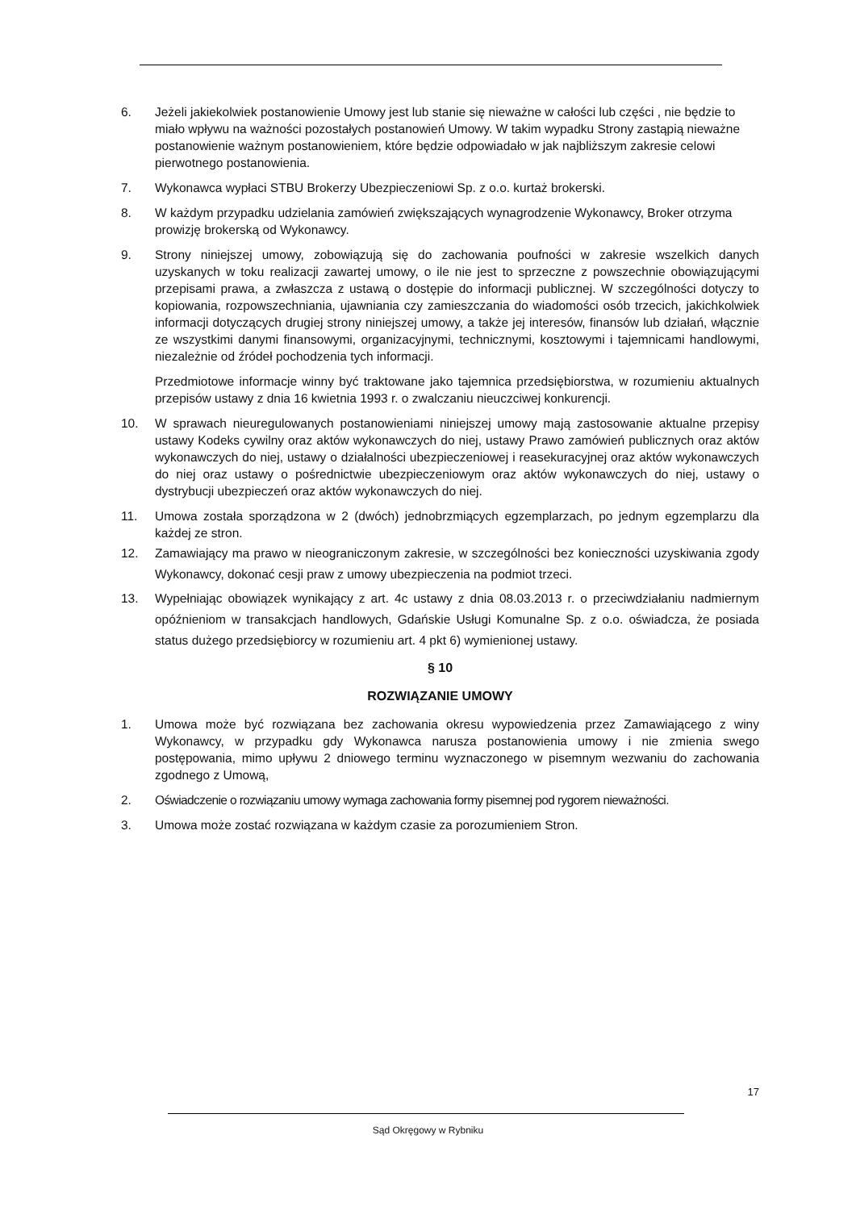6. Jeżeli jakiekolwiek postanowienie Umowy jest lub stanie się nieważne w całości lub części , nie będzie to miało wpływu na ważności pozostałych postanowień Umowy. W takim wypadku Strony zastąpią nieważne postanowienie ważnym postanowieniem, które będzie odpowiadało w jak najbliższym zakresie celowi pierwotnego postanowienia.
7. Wykonawca wypłaci STBU Brokerzy Ubezpieczeniowi Sp. z o.o. kurtaż brokerski.
8. W każdym przypadku udzielania zamówień zwiększających wynagrodzenie Wykonawcy, Broker otrzyma prowizję brokerską od Wykonawcy.
9. Strony niniejszej umowy, zobowiązują się do zachowania poufności w zakresie wszelkich danych uzyskanych w toku realizacji zawartej umowy, o ile nie jest to sprzeczne z powszechnie obowiązującymi przepisami prawa, a zwłaszcza z ustawą o dostępie do informacji publicznej. W szczególności dotyczy to kopiowania, rozpowszechniania, ujawniania czy zamieszczania do wiadomości osób trzecich, jakichkolwiek informacji dotyczących drugiej strony niniejszej umowy, a także jej interesów, finansów lub działań, włącznie ze wszystkimi danymi finansowymi, organizacyjnymi, technicznymi, kosztowymi i tajemnicami handlowymi, niezależnie od źródeł pochodzenia tych informacji.
Przedmiotowe informacje winny być traktowane jako tajemnica przedsiębiorstwa, w rozumieniu aktualnych przepisów ustawy z dnia 16 kwietnia 1993 r. o zwalczaniu nieuczciwej konkurencji.
10. W sprawach nieuregulowanych postanowieniami niniejszej umowy mają zastosowanie aktualne przepisy ustawy Kodeks cywilny oraz aktów wykonawczych do niej, ustawy Prawo zamówień publicznych oraz aktów wykonawczych do niej, ustawy o działalności ubezpieczeniowej i reasekuracyjnej oraz aktów wykonawczych do niej oraz ustawy o pośrednictwie ubezpieczeniowym oraz aktów wykonawczych do niej, ustawy o dystrybucji ubezpieczeń oraz aktów wykonawczych do niej.
11. Umowa została sporządzona w 2 (dwóch) jednobrzmiących egzemplarzach, po jednym egzemplarzu dla każdej ze stron.
12. Zamawiający ma prawo w nieograniczonym zakresie, w szczególności bez konieczności uzyskiwania zgody Wykonawcy, dokonać cesji praw z umowy ubezpieczenia na podmiot trzeci.
13. Wypełniając obowiązek wynikający z art. 4c ustawy z dnia 08.03.2013 r. o przeciwdziałaniu nadmiernym opóźnieniom w transakcjach handlowych, Gdańskie Usługi Komunalne Sp. z o.o. oświadcza, że posiada status dużego przedsiębiorcy w rozumieniu art. 4 pkt 6) wymienionej ustawy.
§ 10
ROZWIĄZANIE UMOWY
1. Umowa może być rozwiązana bez zachowania okresu wypowiedzenia przez Zamawiającego z winy Wykonawcy, w przypadku gdy Wykonawca narusza postanowienia umowy i nie zmienia swego postępowania, mimo upływu 2 dniowego terminu wyznaczonego w pisemnym wezwaniu do zachowania zgodnego z Umową,
2. Oświadczenie o rozwiązaniu umowy wymaga zachowania formy pisemnej pod rygorem nieważności.
3. Umowa może zostać rozwiązana w każdym czasie za porozumieniem Stron.
17
Sąd Okręgowy w Rybniku